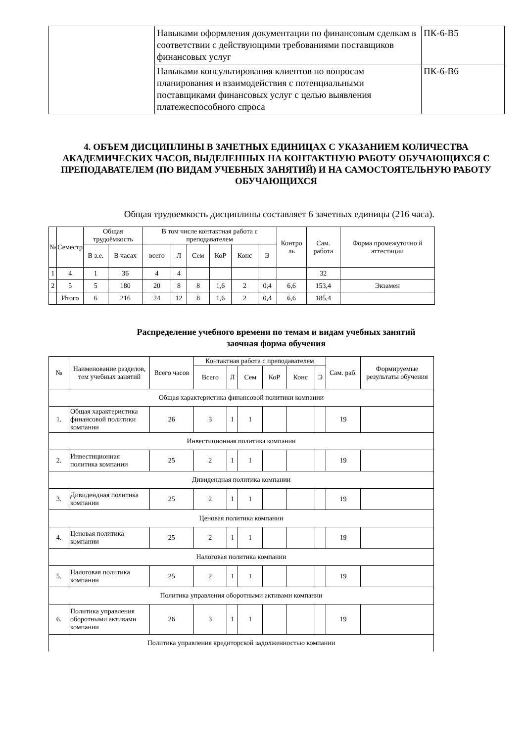| | Навыками оформления документации по финансовым сделкам в соответствии с действующими требованиями поставщиков финансовых услуг | ПК-6-В5 |
| | Навыками консультирования клиентов по вопросам планирования и взаимодействия с потенциальными поставщиками финансовых услуг с целью выявления платежеспособного спроса | ПК-6-В6 |
4. ОБЪЕМ ДИСЦИПЛИНЫ В ЗАЧЕТНЫХ ЕДИНИЦАХ С УКАЗАНИЕМ КОЛИЧЕСТВА АКАДЕМИЧЕСКИХ ЧАСОВ, ВЫДЕЛЕННЫХ НА КОНТАКТНУЮ РАБОТУ ОБУЧАЮЩИХСЯ С ПРЕПОДАВАТЕЛЕМ (ПО ВИДАМ УЧЕБНЫХ ЗАНЯТИЙ) И НА САМОСТОЯТЕЛЬНУЮ РАБОТУ ОБУЧАЮЩИХСЯ
Общая трудоемкость дисциплины составляет 6 зачетных единицы (216 часа).
| № | Семестр | Общая трудоёмкость | | В том числе контактная работа с преподавателем | | | | | | Контро ль | Сам. работа | Форма промежуточно й аттестации |
| --- | --- | --- | --- | --- | --- | --- | --- | --- | --- | --- | --- | --- |
| | | В з.е. | В часах | всего | Л | Сем | КоР | Конс | Э | | | |
| 1 | 4 | 1 | 36 | 4 | 4 | | | | | | 32 | |
| 2 | 5 | 5 | 180 | 20 | 8 | 8 | 1,6 | 2 | 0,4 | 6,6 | 153,4 | Экзамен |
| | Итого | 6 | 216 | 24 | 12 | 8 | 1,6 | 2 | 0,4 | 6,6 | 185,4 | |
Распределение учебного времени по темам и видам учебных занятий
заочная форма обучения
| № | Наименование разделов, тем учебных занятий | Всего часов | Контактная работа с преподавателем | | | | | | Сам. раб. | Формируемые результаты обучения |
| --- | --- | --- | --- | --- | --- | --- | --- | --- | --- | --- |
| | | | Всего | Л | Сем | КоР | Конс | Э | | |
| Общая характеристика финансовой политики компании | | | | | | | | | | |
| 1. | Общая характеристика финансовой политики компании | 26 | 3 | 1 | 1 | | | | 19 | |
| Инвестиционная политика компании | | | | | | | | | | |
| 2. | Инвестиционная политика компании | 25 | 2 | 1 | 1 | | | | 19 | |
| Дивидендная политика компании | | | | | | | | | | |
| 3. | Дивидендная политика компании | 25 | 2 | 1 | 1 | | | | 19 | |
| Ценовая политика компании | | | | | | | | | | |
| 4. | Ценовая политика компании | 25 | 2 | 1 | 1 | | | | 19 | |
| Налоговая политика компании | | | | | | | | | | |
| 5. | Налоговая политика компании | 25 | 2 | 1 | 1 | | | | 19 | |
| Политика управления оборотными активами компании | | | | | | | | | | |
| 6. | Политика управления оборотными активами компании | 26 | 3 | 1 | 1 | | | | 19 | |
| Политика управления кредиторской задолженностью компании | | | | | | | | | | |